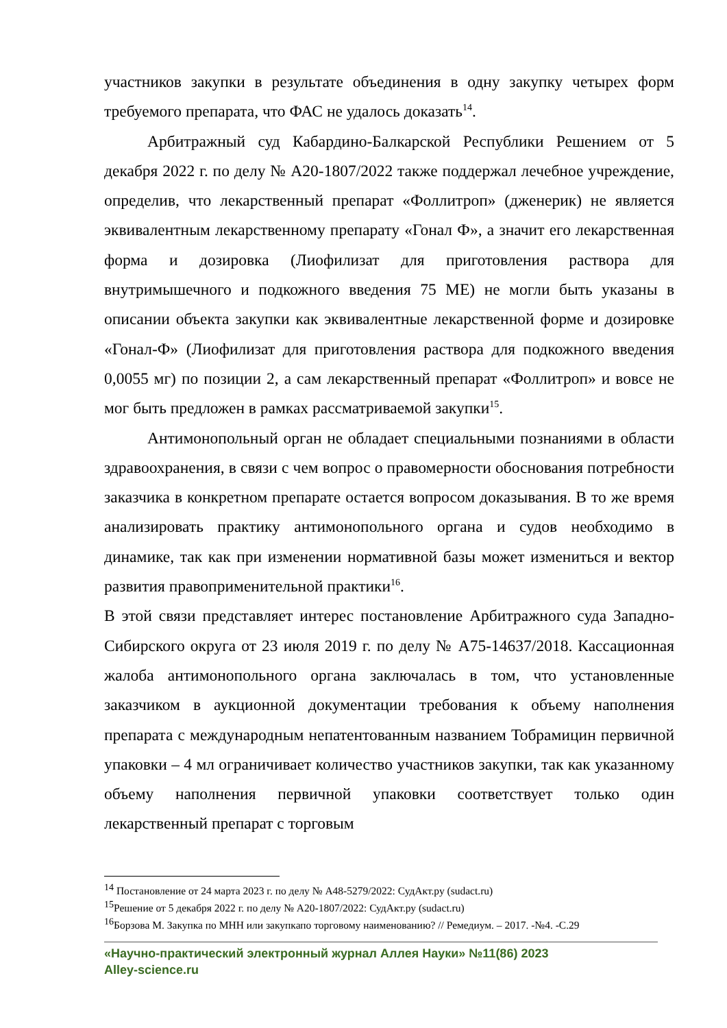участников закупки в результате объединения в одну закупку четырех форм требуемого препарата, что ФАС не удалось доказать<sup>14</sup>.
Арбитражный суд Кабардино-Балкарской Республики Решением от 5 декабря 2022 г. по делу № А20-1807/2022 также поддержал лечебное учреждение, определив, что лекарственный препарат «Фоллитроп» (дженерик) не является эквивалентным лекарственному препарату «Гонал Ф», а значит его лекарственная форма и дозировка (Лиофилизат для приготовления раствора для внутримышечного и подкожного введения 75 МЕ) не могли быть указаны в описании объекта закупки как эквивалентные лекарственной форме и дозировке «Гонал-Ф» (Лиофилизат для приготовления раствора для подкожного введения 0,0055 мг) по позиции 2, а сам лекарственный препарат «Фоллитроп» и вовсе не мог быть предложен в рамках рассматриваемой закупки<sup>15</sup>.
Антимонопольный орган не обладает специальными познаниями в области здравоохранения, в связи с чем вопрос о правомерности обоснования потребности заказчика в конкретном препарате остается вопросом доказывания. В то же время анализировать практику антимонопольного органа и судов необходимо в динамике, так как при изменении нормативной базы может измениться и вектор развития правоприменительной практики<sup>16</sup>.
В этой связи представляет интерес постановление Арбитражного суда Западно-Сибирского округа от 23 июля 2019 г. по делу № А75-14637/2018. Кассационная жалоба антимонопольного органа заключалась в том, что установленные заказчиком в аукционной документации требования к объему наполнения препарата с международным непатентованным названием Тобрамицин первичной упаковки – 4 мл ограничивает количество участников закупки, так как указанному объему наполнения первичной упаковки соответствует только один лекарственный препарат с торговым
<sup>14</sup> Постановление от 24 марта 2023 г. по делу № А48-5279/2022: СудАкт.ру (sudact.ru)
<sup>15</sup> Решение от 5 декабря 2022 г. по делу № А20-1807/2022: СудАкт.ру (sudact.ru)
<sup>16</sup> Борзова М. Закупка по МНН или закупкапо торговому наименованию? // Ремедиум. – 2017. -№4. -С.29
«Научно-практический электронный журнал Аллея Науки» №11(86) 2023
Alley-science.ru